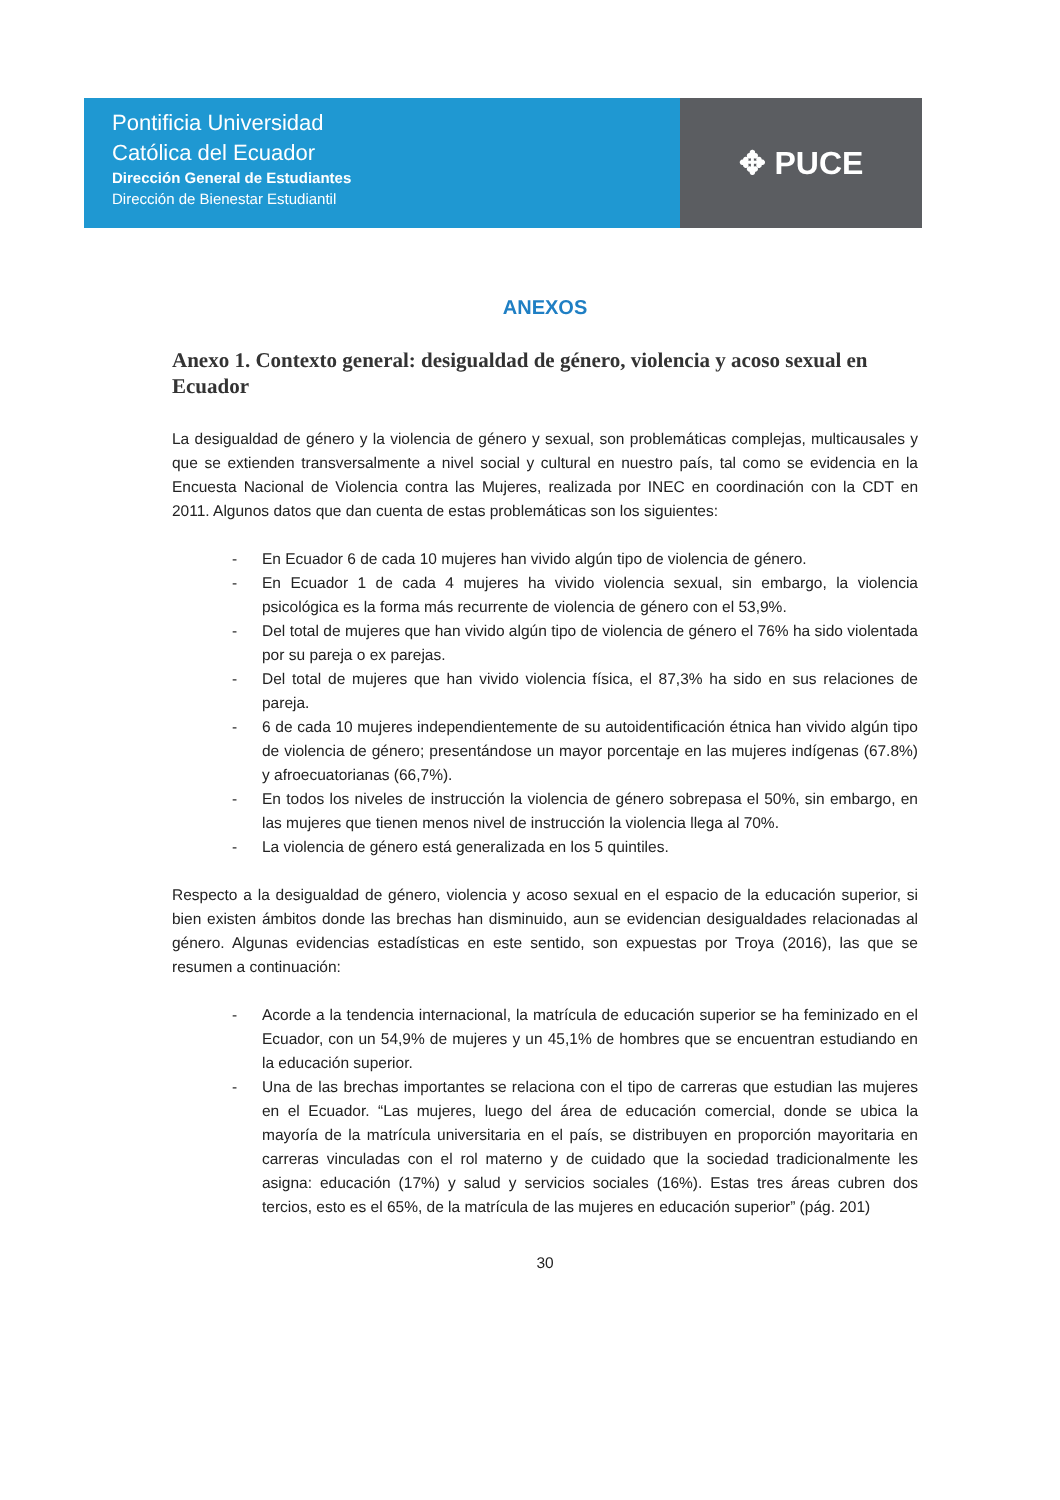Pontificia Universidad
Católica del Ecuador
Dirección General de Estudiantes
Dirección de Bienestar Estudiantil
✥ PUCE
ANEXOS
Anexo 1. Contexto general: desigualdad de género, violencia y acoso sexual en Ecuador
La desigualdad de género y la violencia de género y sexual, son problemáticas complejas, multicausales y que se extienden transversalmente a nivel social y cultural en nuestro país, tal como se evidencia en la Encuesta Nacional de Violencia contra las Mujeres, realizada por INEC en coordinación con la CDT en 2011. Algunos datos que dan cuenta de estas problemáticas son los siguientes:
- En Ecuador 6 de cada 10 mujeres han vivido algún tipo de violencia de género.
- En Ecuador 1 de cada 4 mujeres ha vivido violencia sexual, sin embargo, la violencia psicológica es la forma más recurrente de violencia de género con el 53,9%.
- Del total de mujeres que han vivido algún tipo de violencia de género el 76% ha sido violentada por su pareja o ex parejas.
- Del total de mujeres que han vivido violencia física, el 87,3% ha sido en sus relaciones de pareja.
- 6 de cada 10 mujeres independientemente de su autoidentificación étnica han vivido algún tipo de violencia de género; presentándose un mayor porcentaje en las mujeres indígenas (67.8%) y afroecuatorianas (66,7%).
- En todos los niveles de instrucción la violencia de género sobrepasa el 50%, sin embargo, en las mujeres que tienen menos nivel de instrucción la violencia llega al 70%.
- La violencia de género está generalizada en los 5 quintiles.
Respecto a la desigualdad de género, violencia y acoso sexual en el espacio de la educación superior, si bien existen ámbitos donde las brechas han disminuido, aun se evidencian desigualdades relacionadas al género. Algunas evidencias estadísticas en este sentido, son expuestas por Troya (2016), las que se resumen a continuación:
- Acorde a la tendencia internacional, la matrícula de educación superior se ha feminizado en el Ecuador, con un 54,9% de mujeres y un 45,1% de hombres que se encuentran estudiando en la educación superior.
- Una de las brechas importantes se relaciona con el tipo de carreras que estudian las mujeres en el Ecuador. “Las mujeres, luego del área de educación comercial, donde se ubica la mayoría de la matrícula universitaria en el país, se distribuyen en proporción mayoritaria en carreras vinculadas con el rol materno y de cuidado que la sociedad tradicionalmente les asigna: educación (17%) y salud y servicios sociales (16%). Estas tres áreas cubren dos tercios, esto es el 65%, de la matrícula de las mujeres en educación superior” (pág. 201)
30